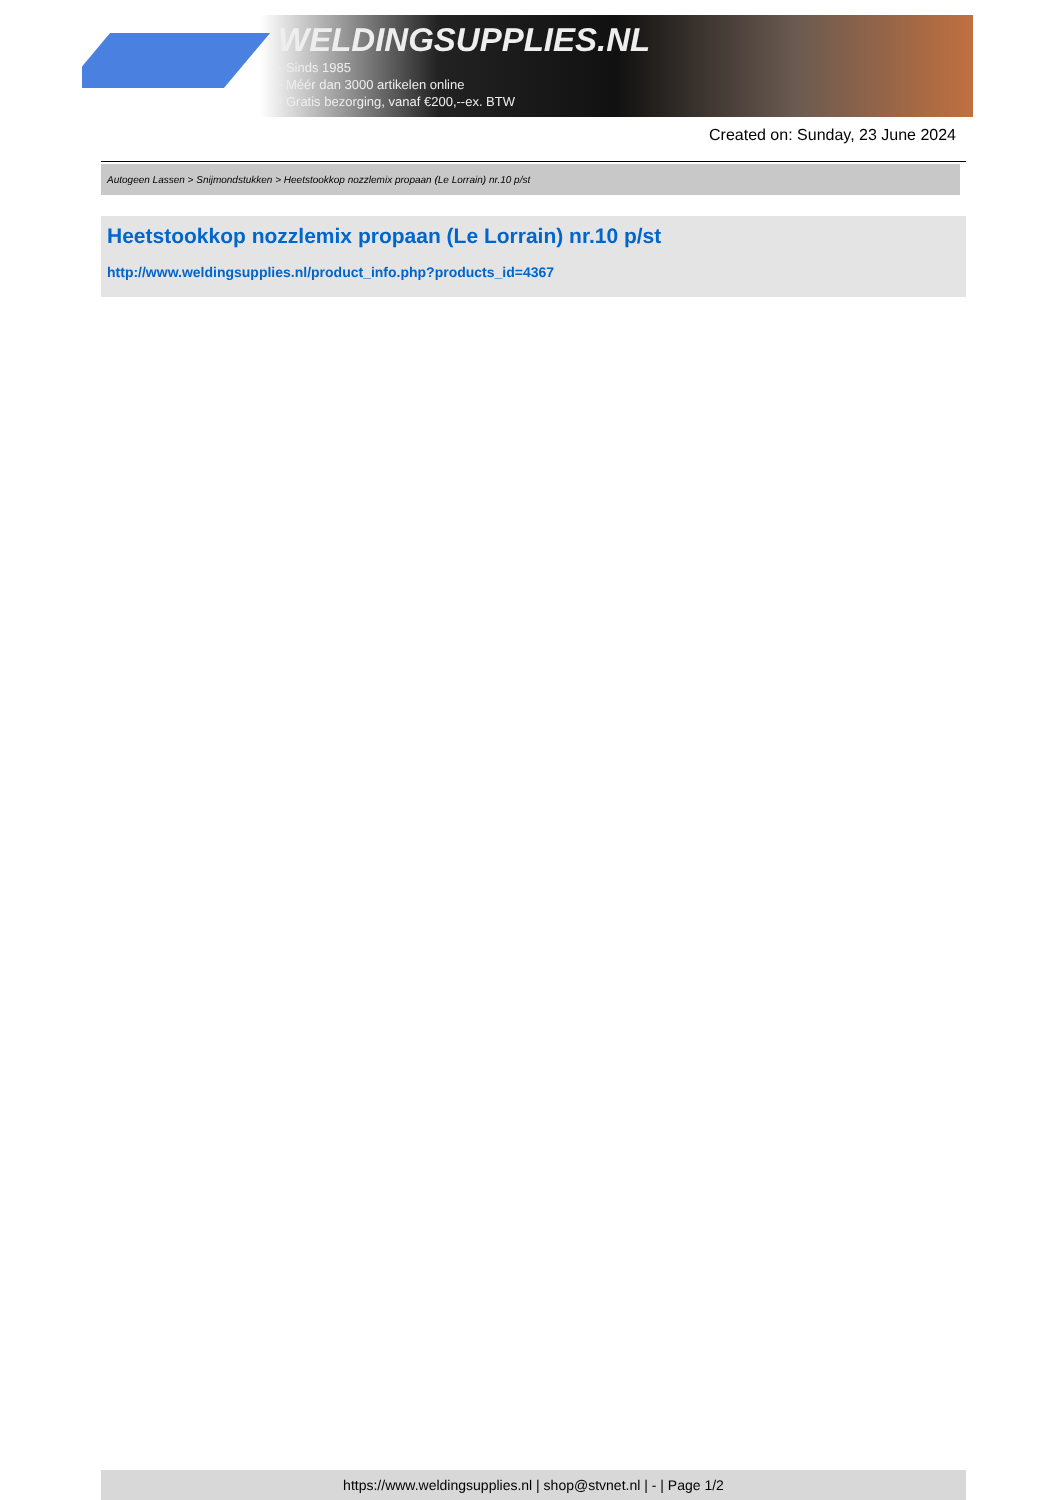WELDINGSUPPLIES.NL
- Sinds 1985
- Méér dan 3000 artikelen online
- Gratis bezorging, vanaf €200,--ex. BTW
Created on: Sunday, 23 June 2024
Autogeen Lassen > Snijmondstukken > Heetstookkop nozzlemix propaan (Le Lorrain) nr.10 p/st
Heetstookkop nozzlemix propaan (Le Lorrain) nr.10 p/st
http://www.weldingsupplies.nl/product_info.php?products_id=4367
https://www.weldingsupplies.nl | shop@stvnet.nl | - | Page 1/2